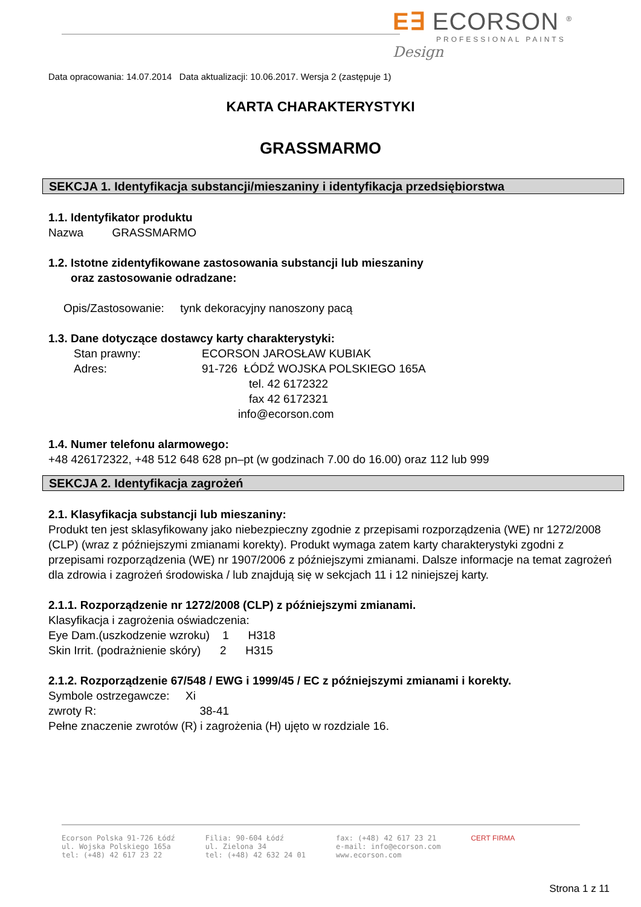E∃ ECORSON <sup>®</sup>
PROFESSIONAL PAINTS
Design
Data opracowania: 14.07.2014 Data aktualizacji: 10.06.2017. Wersja 2 (zastępuje 1)
KARTA CHARAKTERYSTYKI
GRASSMARMO
SEKCJA 1. Identyfikacja substancji/mieszaniny i identyfikacja przedsiębiorstwa
1.1. Identyfikator produktu
Nazwa GRASSMARMO
1.2. Istotne zidentyfikowane zastosowania substancji lub mieszaniny
oraz zastosowanie odradzane:
Opis/Zastosowanie: tynk dekoracyjny nanoszony pacą
1.3. Dane dotyczące dostawcy karty charakterystyki:
Stan prawny:
Adres:
ECORSON JAROSŁAW KUBIAK
91-726 ŁÓDŹ WOJSKA POLSKIEGO 165A
tel. 42 6172322
fax 42 6172321
info@ecorson.com
1.4. Numer telefonu alarmowego:
+48 426172322, +48 512 648 628 pn–pt (w godzinach 7.00 do 16.00) oraz 112 lub 999
SEKCJA 2. Identyfikacja zagrożeń
2.1. Klasyfikacja substancji lub mieszaniny:
Produkt ten jest sklasyfikowany jako niebezpieczny zgodnie z przepisami rozporządzenia (WE) nr 1272/2008 (CLP) (wraz z późniejszymi zmianami korekty). Produkt wymaga zatem karty charakterystyki zgodni z przepisami rozporządzenia (WE) nr 1907/2006 z późniejszymi zmianami. Dalsze informacje na temat zagrożeń dla zdrowia i zagrożeń środowiska / lub znajdują się w sekcjach 11 i 12 niniejszej karty.
2.1.1. Rozporządzenie nr 1272/2008 (CLP) z późniejszymi zmianami.
Klasyfikacja i zagrożenia oświadczenia:
Eye Dam.(uszkodzenie wzroku) 1 H318
Skin Irrit. (podrażnienie skóry) 2 H315
2.1.2. Rozporządzenie 67/548 / EWG i 1999/45 / EC z późniejszymi zmianami i korekty.
Symbole ostrzegawcze: Xi
zwroty R: 38-41
Pełne znaczenie zwrotów (R) i zagrożenia (H) ujęto w rozdziale 16.
Ecorson Polska 91-726 Łódź
ul. Wojska Polskiego 165a
tel: (+48) 42 617 23 22
Filia: 90-604 Łódź
ul. Zielona 34
tel: (+48) 42 632 24 01
fax: (+48) 42 617 23 21
e-mail: info@ecorson.com
www.ecorson.com
CERT FIRMA
Strona 1 z 11